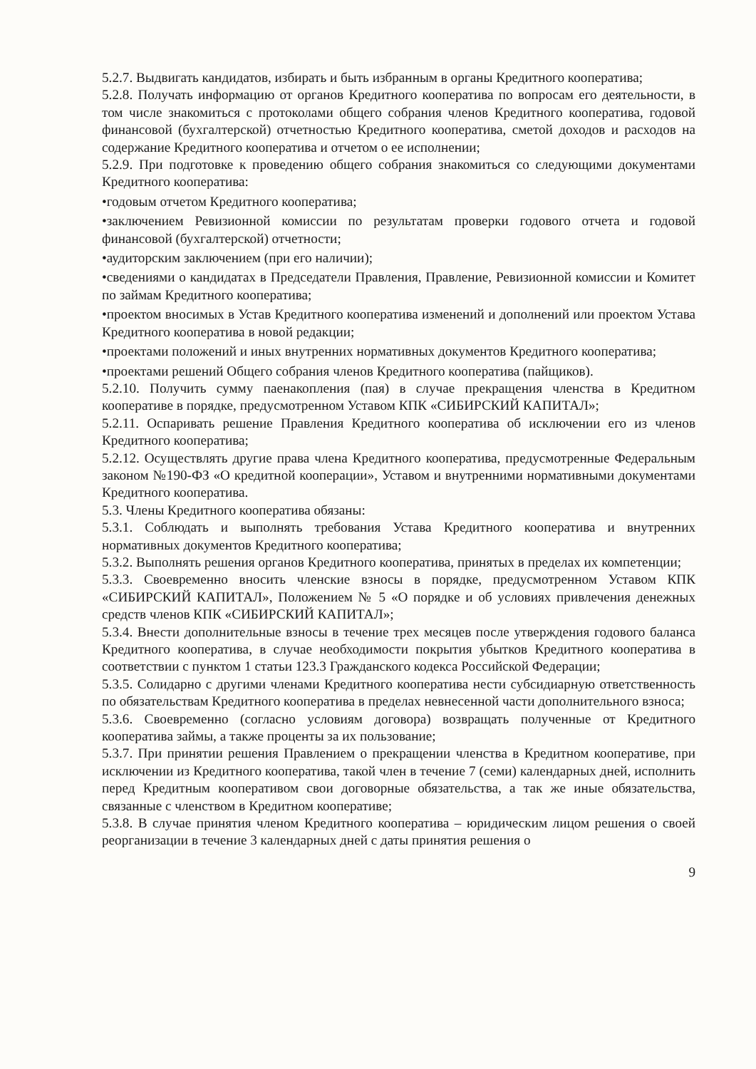5.2.7. Выдвигать кандидатов, избирать и быть избранным в органы Кредитного кооператива;
5.2.8. Получать информацию от органов Кредитного кооператива по вопросам его деятельности, в том числе знакомиться с протоколами общего собрания членов Кредитного кооператива, годовой финансовой (бухгалтерской) отчетностью Кредитного кооператива, сметой доходов и расходов на содержание Кредитного кооператива и отчетом о ее исполнении;
5.2.9. При подготовке к проведению общего собрания знакомиться со следующими документами Кредитного кооператива:
•годовым отчетом Кредитного кооператива;
•заключением Ревизионной комиссии по результатам проверки годового отчета и годовой финансовой (бухгалтерской) отчетности;
•аудиторским заключением (при его наличии);
•сведениями о кандидатах в Председатели Правления, Правление, Ревизионной комиссии и Комитет по займам Кредитного кооператива;
•проектом вносимых в Устав Кредитного кооператива изменений и дополнений или проектом Устава Кредитного кооператива в новой редакции;
•проектами положений и иных внутренних нормативных документов Кредитного кооператива;
•проектами решений Общего собрания членов Кредитного кооператива (пайщиков).
5.2.10. Получить сумму паенакопления (пая) в случае прекращения членства в Кредитном кооперативе в порядке, предусмотренном Уставом КПК «СИБИРСКИЙ КАПИТАЛ»;
5.2.11. Оспаривать решение Правления Кредитного кооператива об исключении его из членов Кредитного кооператива;
5.2.12. Осуществлять другие права члена Кредитного кооператива, предусмотренные Федеральным законом №190-ФЗ «О кредитной кооперации», Уставом и внутренними нормативными документами Кредитного кооператива.
5.3. Члены Кредитного кооператива обязаны:
5.3.1. Соблюдать и выполнять требования Устава Кредитного кооператива и внутренних нормативных документов Кредитного кооператива;
5.3.2. Выполнять решения органов Кредитного кооператива, принятых в пределах их компетенции;
5.3.3. Своевременно вносить членские взносы в порядке, предусмотренном Уставом КПК «СИБИРСКИЙ КАПИТАЛ», Положением № 5 «О порядке и об условиях привлечения денежных средств членов КПК «СИБИРСКИЙ КАПИТАЛ»;
5.3.4. Внести дополнительные взносы в течение трех месяцев после утверждения годового баланса Кредитного кооператива, в случае необходимости покрытия убытков Кредитного кооператива в соответствии с пунктом 1 статьи 123.3 Гражданского кодекса Российской Федерации;
5.3.5. Солидарно с другими членами Кредитного кооператива нести субсидиарную ответственность по обязательствам Кредитного кооператива в пределах невнесенной части дополнительного взноса;
5.3.6. Своевременно (согласно условиям договора) возвращать полученные от Кредитного кооператива займы, а также проценты за их пользование;
5.3.7. При принятии решения Правлением о прекращении членства в Кредитном кооперативе, при исключении из Кредитного кооператива, такой член в течение 7 (семи) календарных дней, исполнить перед Кредитным кооперативом свои договорные обязательства, а так же иные обязательства, связанные с членством в Кредитном кооперативе;
5.3.8. В случае принятия членом Кредитного кооператива – юридическим лицом решения о своей реорганизации в течение 3 календарных дней с даты принятия решения о
9